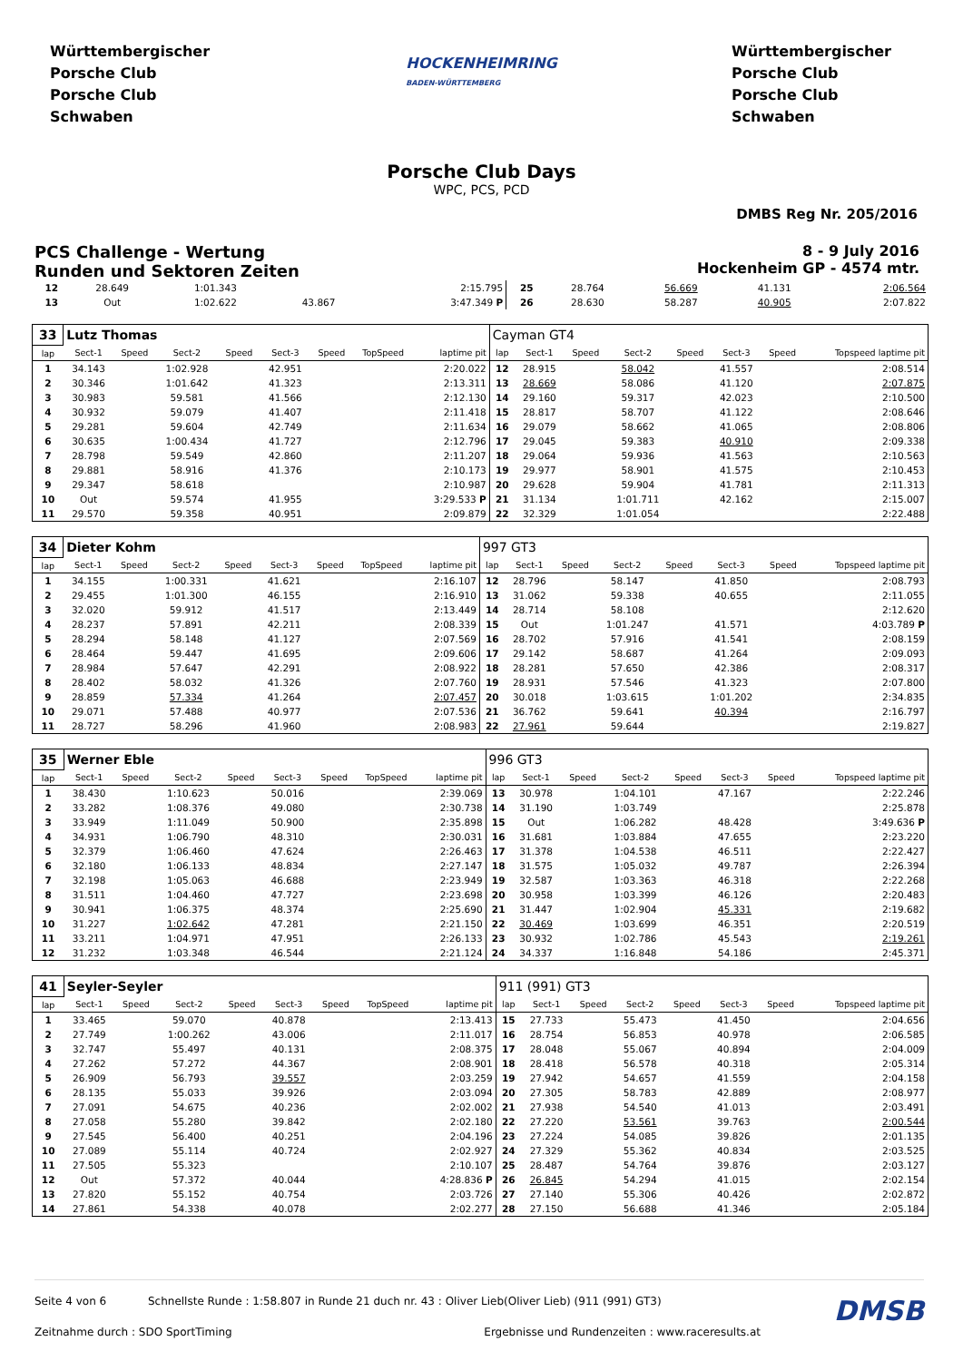Württembergischer
Porsche Club
Porsche Club
Schwaben
HOCKENHEIMRING
BADEN-WÜRTTEMBERG
Württembergischer
Porsche Club
Porsche Club
Schwaben
Porsche Club Days
WPC, PCS, PCD
DMBS Reg Nr. 205/2016
PCS Challenge - Wertung
Runden und Sektoren Zeiten
8 - 9 July 2016
Hockenheim GP - 4574 mtr.
| 12 | 28.649 | | 1:01.343 | | | | | 2:15.795 | 25 | 28.764 | | 56.669 | | 41.131 | | 2:06.564 |
| 13 | Out | | 1:02.622 | | 43.867 | | | 3:47.349 P | 26 | 28.630 | | 58.287 | | 40.905 | | 2:07.822 |
| 33 | Lutz Thomas | | | | | | | | Cayman GT4 | | | | | | | |
| lap | Sect-1 | Speed | Sect-2 | Speed | Sect-3 | Speed | TopSpeed | laptime pit | lap | Sect-1 | Speed | Sect-2 | Speed | Sect-3 | Speed | Topspeed laptime pit |
| 1 | 34.143 | | 1:02.928 | | 42.951 | | | 2:20.022 | 12 | 28.915 | | 58.042 | | 41.557 | | 2:08.514 |
| 2 | 30.346 | | 1:01.642 | | 41.323 | | | 2:13.311 | 13 | 28.669 | | 58.086 | | 41.120 | | 2:07.875 |
| 3 | 30.983 | | 59.581 | | 41.566 | | | 2:12.130 | 14 | 29.160 | | 59.317 | | 42.023 | | 2:10.500 |
| 4 | 30.932 | | 59.079 | | 41.407 | | | 2:11.418 | 15 | 28.817 | | 58.707 | | 41.122 | | 2:08.646 |
| 5 | 29.281 | | 59.604 | | 42.749 | | | 2:11.634 | 16 | 29.079 | | 58.662 | | 41.065 | | 2:08.806 |
| 6 | 30.635 | | 1:00.434 | | 41.727 | | | 2:12.796 | 17 | 29.045 | | 59.383 | | 40.910 | | 2:09.338 |
| 7 | 28.798 | | 59.549 | | 42.860 | | | 2:11.207 | 18 | 29.064 | | 59.936 | | 41.563 | | 2:10.563 |
| 8 | 29.881 | | 58.916 | | 41.376 | | | 2:10.173 | 19 | 29.977 | | 58.901 | | 41.575 | | 2:10.453 |
| 9 | 29.347 | | 58.618 | | | | | 2:10.987 | 20 | 29.628 | | 59.904 | | 41.781 | | 2:11.313 |
| 10 | Out | | 59.574 | | 41.955 | | | 3:29.533 P | 21 | 31.134 | | 1:01.711 | | 42.162 | | 2:15.007 |
| 11 | 29.570 | | 59.358 | | 40.951 | | | 2:09.879 | 22 | 32.329 | | 1:01.054 | | | | 2:22.488 |
| 34 | Dieter Kohm | | | | | | | | 997 GT3 | | | | | | | |
| lap | Sect-1 | Speed | Sect-2 | Speed | Sect-3 | Speed | TopSpeed | laptime pit | lap | Sect-1 | Speed | Sect-2 | Speed | Sect-3 | Speed | Topspeed laptime pit |
| 1 | 34.155 | | 1:00.331 | | 41.621 | | | 2:16.107 | 12 | 28.796 | | 58.147 | | 41.850 | | 2:08.793 |
| 2 | 29.455 | | 1:01.300 | | 46.155 | | | 2:16.910 | 13 | 31.062 | | 59.338 | | 40.655 | | 2:11.055 |
| 3 | 32.020 | | 59.912 | | 41.517 | | | 2:13.449 | 14 | 28.714 | | 58.108 | | | | 2:12.620 |
| 4 | 28.237 | | 57.891 | | 42.211 | | | 2:08.339 | 15 | Out | | 1:01.247 | | 41.571 | | 4:03.789 P |
| 5 | 28.294 | | 58.148 | | 41.127 | | | 2:07.569 | 16 | 28.702 | | 57.916 | | 41.541 | | 2:08.159 |
| 6 | 28.464 | | 59.447 | | 41.695 | | | 2:09.606 | 17 | 29.142 | | 58.687 | | 41.264 | | 2:09.093 |
| 7 | 28.984 | | 57.647 | | 42.291 | | | 2:08.922 | 18 | 28.281 | | 57.650 | | 42.386 | | 2:08.317 |
| 8 | 28.402 | | 58.032 | | 41.326 | | | 2:07.760 | 19 | 28.931 | | 57.546 | | 41.323 | | 2:07.800 |
| 9 | 28.859 | | 57.334 | | 41.264 | | | 2:07.457 | 20 | 30.018 | | 1:03.615 | | 1:01.202 | | 2:34.835 |
| 10 | 29.071 | | 57.488 | | 40.977 | | | 2:07.536 | 21 | 36.762 | | 59.641 | | 40.394 | | 2:16.797 |
| 11 | 28.727 | | 58.296 | | 41.960 | | | 2:08.983 | 22 | 27.961 | | 59.644 | | | | 2:19.827 |
| 35 | Werner Eble | | | | | | | | 996 GT3 | | | | | | | |
| lap | Sect-1 | Speed | Sect-2 | Speed | Sect-3 | Speed | TopSpeed | laptime pit | lap | Sect-1 | Speed | Sect-2 | Speed | Sect-3 | Speed | Topspeed laptime pit |
| 1 | 38.430 | | 1:10.623 | | 50.016 | | | 2:39.069 | 13 | 30.978 | | 1:04.101 | | 47.167 | | 2:22.246 |
| 2 | 33.282 | | 1:08.376 | | 49.080 | | | 2:30.738 | 14 | 31.190 | | 1:03.749 | | | | 2:25.878 |
| 3 | 33.949 | | 1:11.049 | | 50.900 | | | 2:35.898 | 15 | Out | | 1:06.282 | | 48.428 | | 3:49.636 P |
| 4 | 34.931 | | 1:06.790 | | 48.310 | | | 2:30.031 | 16 | 31.681 | | 1:03.884 | | 47.655 | | 2:23.220 |
| 5 | 32.379 | | 1:06.460 | | 47.624 | | | 2:26.463 | 17 | 31.378 | | 1:04.538 | | 46.511 | | 2:22.427 |
| 6 | 32.180 | | 1:06.133 | | 48.834 | | | 2:27.147 | 18 | 31.575 | | 1:05.032 | | 49.787 | | 2:26.394 |
| 7 | 32.198 | | 1:05.063 | | 46.688 | | | 2:23.949 | 19 | 32.587 | | 1:03.363 | | 46.318 | | 2:22.268 |
| 8 | 31.511 | | 1:04.460 | | 47.727 | | | 2:23.698 | 20 | 30.958 | | 1:03.399 | | 46.126 | | 2:20.483 |
| 9 | 30.941 | | 1:06.375 | | 48.374 | | | 2:25.690 | 21 | 31.447 | | 1:02.904 | | 45.331 | | 2:19.682 |
| 10 | 31.227 | | 1:02.642 | | 47.281 | | | 2:21.150 | 22 | 30.469 | | 1:03.699 | | 46.351 | | 2:20.519 |
| 11 | 33.211 | | 1:04.971 | | 47.951 | | | 2:26.133 | 23 | 30.932 | | 1:02.786 | | 45.543 | | 2:19.261 |
| 12 | 31.232 | | 1:03.348 | | 46.544 | | | 2:21.124 | 24 | 34.337 | | 1:16.848 | | 54.186 | | 2:45.371 |
| 41 | Seyler-Seyler | | | | | | | | 911 (991) GT3 | | | | | | | |
| lap | Sect-1 | Speed | Sect-2 | Speed | Sect-3 | Speed | TopSpeed | laptime pit | lap | Sect-1 | Speed | Sect-2 | Speed | Sect-3 | Speed | Topspeed laptime pit |
| 1 | 33.465 | | 59.070 | | 40.878 | | | 2:13.413 | 15 | 27.733 | | 55.473 | | 41.450 | | 2:04.656 |
| 2 | 27.749 | | 1:00.262 | | 43.006 | | | 2:11.017 | 16 | 28.754 | | 56.853 | | 40.978 | | 2:06.585 |
| 3 | 32.747 | | 55.497 | | 40.131 | | | 2:08.375 | 17 | 28.048 | | 55.067 | | 40.894 | | 2:04.009 |
| 4 | 27.262 | | 57.272 | | 44.367 | | | 2:08.901 | 18 | 28.418 | | 56.578 | | 40.318 | | 2:05.314 |
| 5 | 26.909 | | 56.793 | | 39.557 | | | 2:03.259 | 19 | 27.942 | | 54.657 | | 41.559 | | 2:04.158 |
| 6 | 28.135 | | 55.033 | | 39.926 | | | 2:03.094 | 20 | 27.305 | | 58.783 | | 42.889 | | 2:08.977 |
| 7 | 27.091 | | 54.675 | | 40.236 | | | 2:02.002 | 21 | 27.938 | | 54.540 | | 41.013 | | 2:03.491 |
| 8 | 27.058 | | 55.280 | | 39.842 | | | 2:02.180 | 22 | 27.220 | | 53.561 | | 39.763 | | 2:00.544 |
| 9 | 27.545 | | 56.400 | | 40.251 | | | 2:04.196 | 23 | 27.224 | | 54.085 | | 39.826 | | 2:01.135 |
| 10 | 27.089 | | 55.114 | | 40.724 | | | 2:02.927 | 24 | 27.329 | | 55.362 | | 40.834 | | 2:03.525 |
| 11 | 27.505 | | 55.323 | | | | | 2:10.107 | 25 | 28.487 | | 54.764 | | 39.876 | | 2:03.127 |
| 12 | Out | | 57.372 | | 40.044 | | | 4:28.836 P | 26 | 26.845 | | 54.294 | | 41.015 | | 2:02.154 |
| 13 | 27.820 | | 55.152 | | 40.754 | | | 2:03.726 | 27 | 27.140 | | 55.306 | | 40.426 | | 2:02.872 |
| 14 | 27.861 | | 54.338 | | 40.078 | | | 2:02.277 | 28 | 27.150 | | 56.688 | | 41.346 | | 2:05.184 |
Seite 4 von 6 Schnellste Runde : 1:58.807 in Runde 21 duch nr. 43 : Oliver Lieb(Oliver Lieb) (911 (991) GT3) DMSB
Zeitnahme durch : SDO SportTiming Ergebnisse und Rundenzeiten : www.raceresults.at